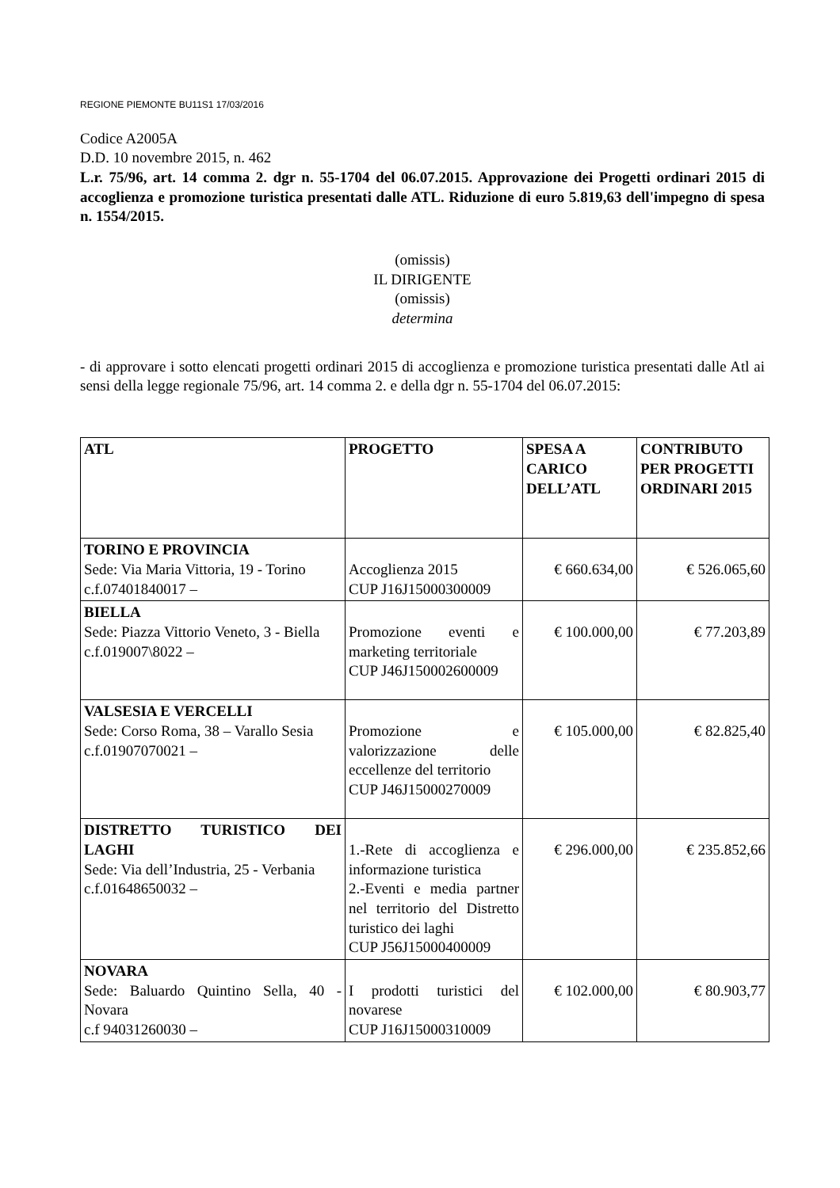REGIONE PIEMONTE BU11S1 17/03/2016
Codice A2005A
D.D. 10 novembre 2015, n. 462
L.r. 75/96, art. 14 comma 2. dgr n. 55-1704 del 06.07.2015. Approvazione dei Progetti ordinari 2015 di accoglienza e promozione turistica presentati dalle ATL. Riduzione di euro 5.819,63 dell'impegno di spesa n. 1554/2015.
(omissis)
IL DIRIGENTE
(omissis)
determina
- di approvare i sotto elencati progetti ordinari 2015 di accoglienza e promozione turistica presentati dalle Atl ai sensi della legge regionale 75/96, art. 14 comma 2. e della dgr n. 55-1704 del 06.07.2015:
| ATL | PROGETTO | SPESA A CARICO DELL’ATL | CONTRIBUTO PER PROGETTI ORDINARI 2015 |
| --- | --- | --- | --- |
| TORINO E PROVINCIA Sede: Via Maria Vittoria, 19 - Torino c.f.07401840017 – | Accoglienza 2015 CUP J16J15000300009 | € 660.634,00 | € 526.065,60 |
| BIELLA Sede: Piazza Vittorio Veneto, 3 - Biella c.f.019007\8022 – | Promozione eventi e marketing territoriale CUP J46J150002600009 | € 100.000,00 | € 77.203,89 |
| VALSESIA E VERCELLI Sede: Corso Roma, 38 – Varallo Sesia c.f.01907070021 – | Promozione e valorizzazione delle eccellenze del territorio CUP J46J15000270009 | € 105.000,00 | € 82.825,40 |
| DISTRETTO TURISTICO DEI LAGHI Sede: Via dell’Industria, 25 - Verbania c.f.01648650032 – | 1.-Rete di accoglienza e informazione turistica 2.-Eventi e media partner nel territorio del Distretto turistico dei laghi CUP J56J15000400009 | € 296.000,00 | € 235.852,66 |
| NOVARA Sede: Baluardo Quintino Sella, 40 - Novara c.f 94031260030 – | I prodotti turistici del novarese CUP J16J15000310009 | € 102.000,00 | € 80.903,77 |